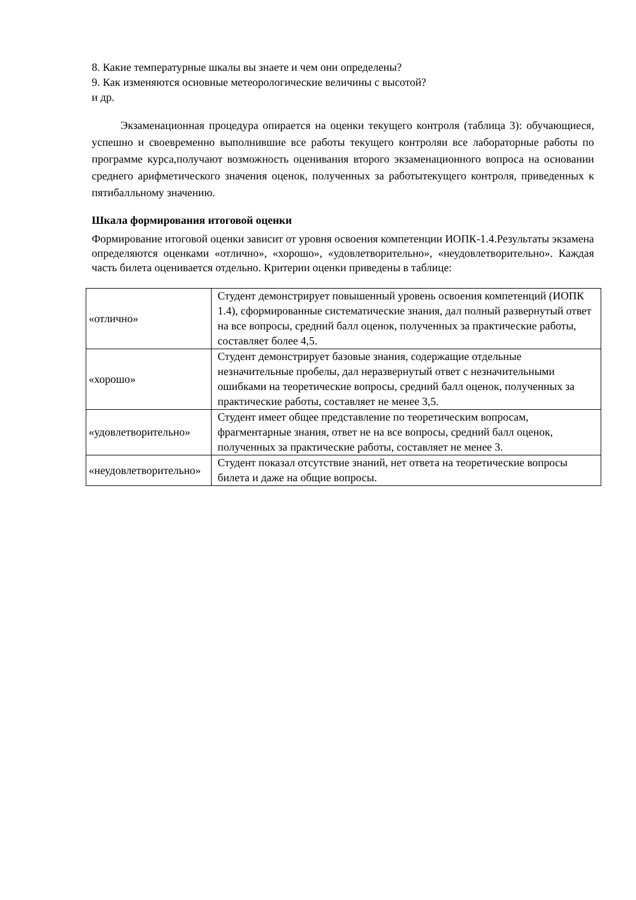8. Какие температурные шкалы вы знаете и чем они определены?
9. Как изменяются основные метеорологические величины с высотой?
и др.
Экзаменационная процедура опирается на оценки текущего контроля (таблица 3): обучающиеся, успешно и своевременно выполнившие все работы текущего контроляи все лабораторные работы по программе курса,получают возможность оценивания второго экзаменационного вопроса на основании среднего арифметического значения оценок, полученных за работытекущего контроля, приведенных к пятибалльному значению.
Шкала формирования итоговой оценки
Формирование итоговой оценки зависит от уровня освоения компетенции ИОПК-1.4.Результаты экзамена определяются оценками «отлично», «хорошо», «удовлетворительно», «неудовлетворительно». Каждая часть билета оценивается отдельно. Критерии оценки приведены в таблице:
| «отлично» | Студент демонстрирует повышенный уровень освоения компетенций (ИОПК 1.4), сформированные систематические знания, дал полный развернутый ответ на все вопросы, средний балл оценок, полученных за практические работы, составляет более 4,5. |
| «хорошо» | Студент демонстрирует базовые знания, содержащие отдельные незначительные пробелы, дал неразвернутый ответ с незначительными ошибками на теоретические вопросы, средний балл оценок, полученных за практические работы, составляет не менее 3,5. |
| «удовлетворительно» | Студент имеет общее представление по теоретическим вопросам, фрагментарные знания, ответ не на все вопросы, средний балл оценок, полученных за практические работы, составляет не менее 3. |
| «неудовлетворительно» | Студент показал отсутствие знаний, нет ответа на теоретические вопросы билета и даже на общие вопросы. |